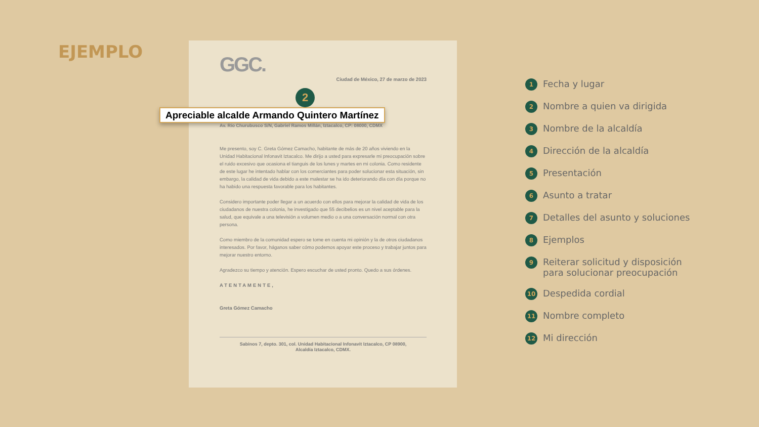EJEMPLO
GGC.
Ciudad de México, 27 de marzo de 2023
2
Apreciable alcalde Armando Quintero Martínez
Av. Río Churubusco S/N, Gabriel Ramos Millán, Iztacalco, CP: 08000, CDMX
Me presento, soy C. Greta Gómez Camacho, habitante de más de 20 años viviendo en la Unidad Habitacional Infonavit Iztacalco. Me dirijo a usted para expresarle mi preocupación sobre el ruido excesivo que ocasiona el tianguis de los lunes y martes en mi colonia. Como residente de este lugar he intentado hablar con los comerciantes para poder solucionar esta situación, sin embargo, la calidad de vida debido a este malestar se ha ido deteriorando día con día porque no ha habido una respuesta favorable para los habitantes.
Considero importante poder llegar a un acuerdo con ellos para mejorar la calidad de vida de los ciudadanos de nuestra colonia, he investigado que 55 decibelios es un nivel aceptable para la salud, que equivale a una televisión a volumen medio o a una conversación normal con otra persona.
Como miembro de la comunidad espero se tome en cuenta mi opinión y la de otros ciudadanos interesados. Por favor, háganos saber cómo podemos apoyar este proceso y trabajar juntos para mejorar nuestro entorno.
Agradezco su tiempo y atención. Espero escuchar de usted pronto. Quedo a sus órdenes.
ATENTAMENTE,
Greta Gómez Camacho
Sabinos 7, depto. 301, col. Unidad Habitacional Infonavit Iztacalco, CP 08900,
Alcaldía Iztacalco, CDMX.
1 Fecha y lugar
2 Nombre a quien va dirigida
3 Nombre de la alcaldía
4 Dirección de la alcaldía
5 Presentación
6 Asunto a tratar
7 Detalles del asunto y soluciones
8 Ejemplos
9 Reiterar solicitud y disposición
para solucionar preocupación
10 Despedida cordial
11 Nombre completo
12 Mi dirección